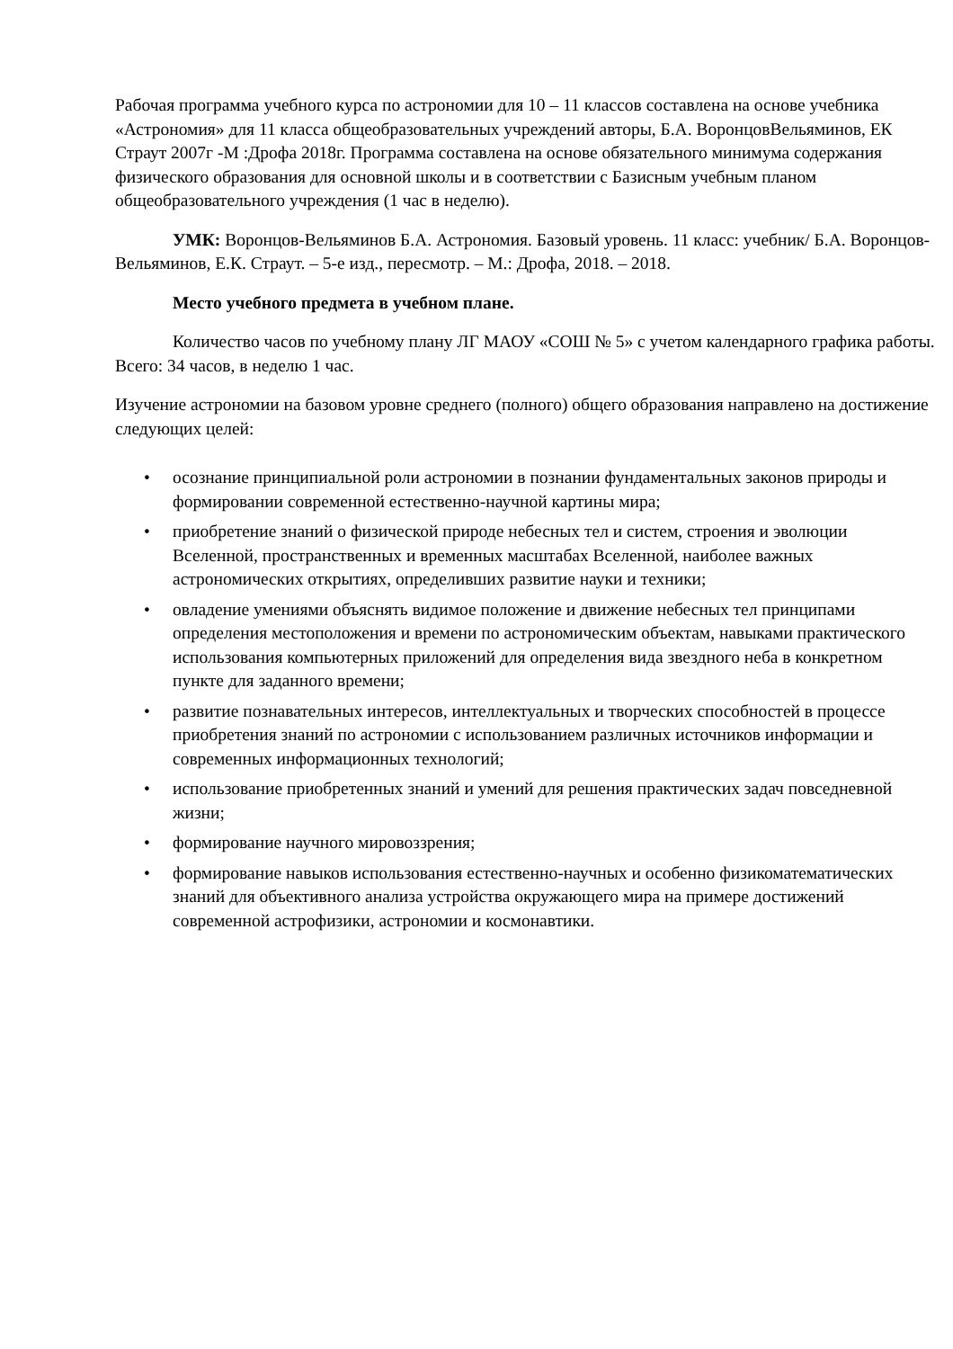Рабочая программа учебного курса по астрономии для 10 – 11 классов составлена на основе учебника «Астрономия» для 11 класса общеобразовательных учреждений авторы, Б.А. ВоронцовВельяминов, ЕК Страут 2007г -М :Дрофа 2018г. Программа составлена на основе обязательного минимума содержания физического образования для основной школы и в соответствии с Базисным учебным планом общеобразовательного учреждения (1 час в неделю).
УМК: Воронцов-Вельяминов Б.А. Астрономия. Базовый уровень. 11 класс: учебник/ Б.А. Воронцов-Вельяминов, Е.К. Страут. – 5-е изд., пересмотр. – М.: Дрофа, 2018. – 2018.
Место учебного предмета в учебном плане.
Количество часов по учебному плану ЛГ МАОУ «СОШ № 5» с учетом календарного графика работы. Всего: 34 часов, в неделю 1 час.
Изучение астрономии на базовом уровне среднего (полного) общего образования направлено на достижение следующих целей:
• осознание принципиальной роли астрономии в познании фундаментальных законов природы и формировании современной естественно-научной картины мира;
• приобретение знаний о физической природе небесных тел и систем, строения и эволюции Вселенной, пространственных и временных масштабах Вселенной, наиболее важных астрономических открытиях, определивших развитие науки и техники;
• овладение умениями объяснять видимое положение и движение небесных тел принципами определения местоположения и времени по астрономическим объектам, навыками практического использования компьютерных приложений для определения вида звездного неба в конкретном пункте для заданного времени;
• развитие познавательных интересов, интеллектуальных и творческих способностей в процессе приобретения знаний по астрономии с использованием различных источников информации и современных информационных технологий;
• использование приобретенных знаний и умений для решения практических задач повседневной жизни;
• формирование научного мировоззрения;
• формирование навыков использования естественно-научных и особенно физикоматематических знаний для объективного анализа устройства окружающего мира на примере достижений современной астрофизики, астрономии и космонавтики.